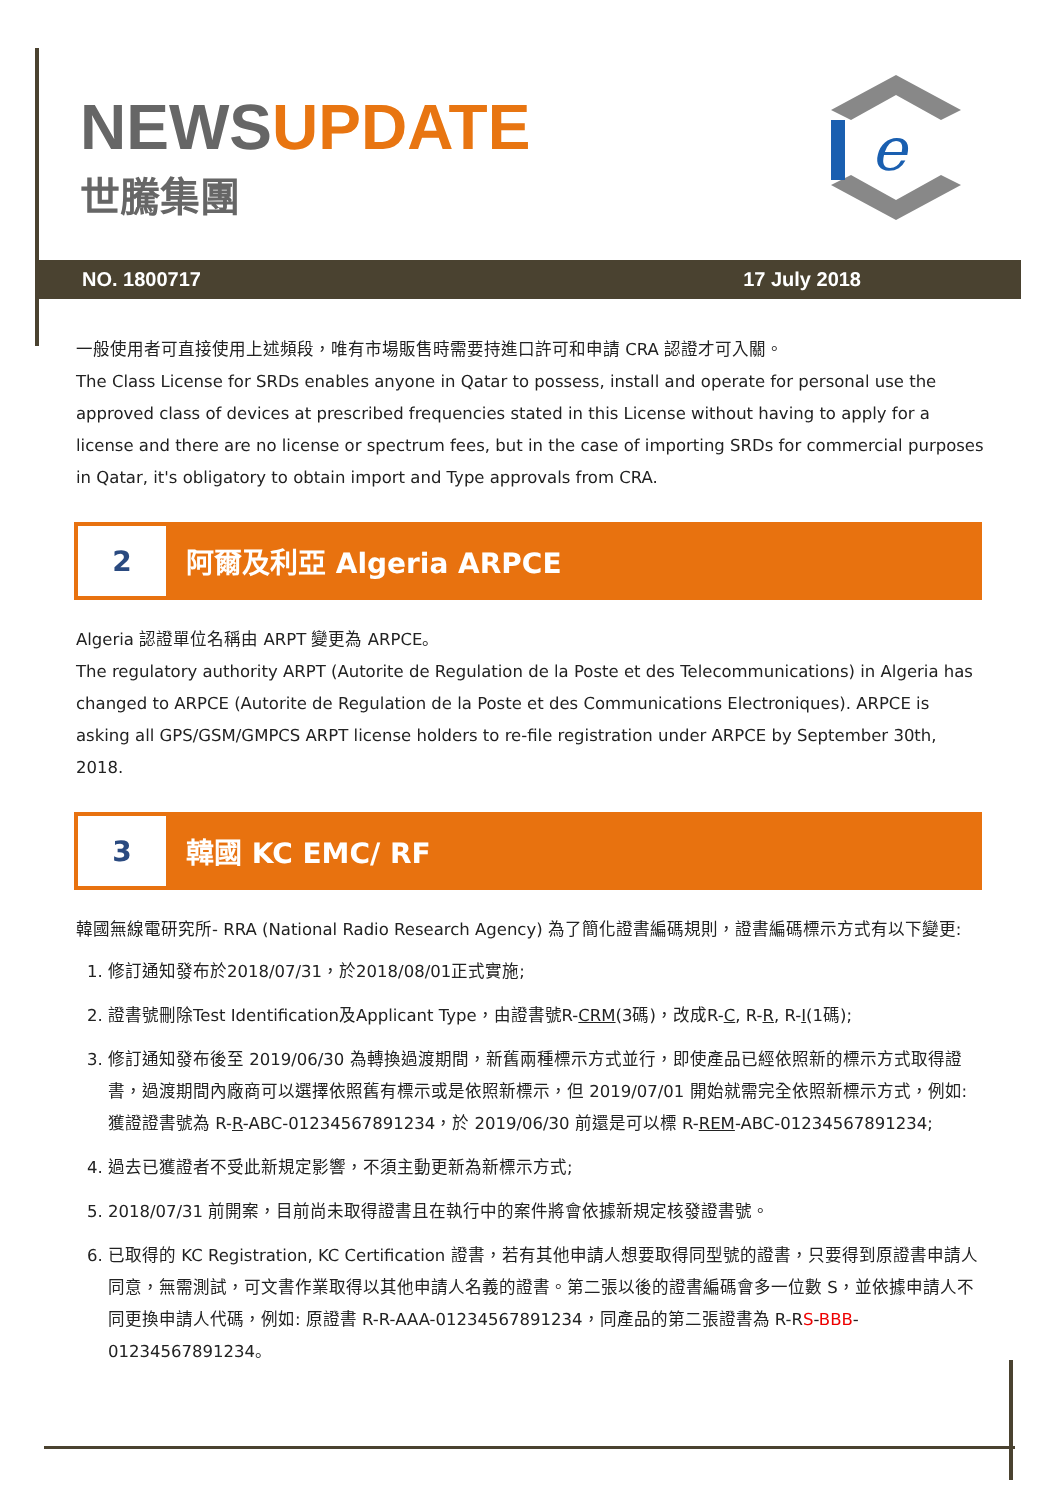NEWS UPDATE
世騰集團
e
NO. 1800717 17 July 2018
一般使用者可直接使用上述頻段，唯有市場販售時需要持進口許可和申請 CRA 認證才可入關。
The Class License for SRDs enables anyone in Qatar to possess, install and operate for personal use the approved class of devices at prescribed frequencies stated in this License without having to apply for a license and there are no license or spectrum fees, but in the case of importing SRDs for commercial purposes in Qatar, it's obligatory to obtain import and Type approvals from CRA.
2
阿爾及利亞 Algeria ARPCE
Algeria 認證單位名稱由 ARPT 變更為 ARPCE。
The regulatory authority ARPT (Autorite de Regulation de la Poste et des Telecommunications) in Algeria has changed to ARPCE (Autorite de Regulation de la Poste et des Communications Electroniques). ARPCE is asking all GPS/GSM/GMPCS ARPT license holders to re-file registration under ARPCE by September 30th, 2018.
3
韓國 KC EMC/ RF
韓國無線電研究所- RRA (National Radio Research Agency) 為了簡化證書編碼規則，證書編碼標示方式有以下變更:
1. 修訂通知發布於2018/07/31，於2018/08/01正式實施;
2. 證書號刪除Test Identification及Applicant Type，由證書號R-CRM(3碼)，改成R-C, R-R, R-I(1碼);
3. 修訂通知發布後至 2019/06/30 為轉換過渡期間，新舊兩種標示方式並行，即使產品已經依照新的標示方式取得證書，過渡期間內廠商可以選擇依照舊有標示或是依照新標示，但 2019/07/01 開始就需完全依照新標示方式，例如: 獲證證書號為 R-R-ABC-01234567891234，於 2019/06/30 前還是可以標 R-REM-ABC-01234567891234;
4. 過去已獲證者不受此新規定影響，不須主動更新為新標示方式;
5. 2018/07/31 前開案，目前尚未取得證書且在執行中的案件將會依據新規定核發證書號。
6. 已取得的 KC Registration, KC Certification 證書，若有其他申請人想要取得同型號的證書，只要得到原證書申請人同意，無需測試，可文書作業取得以其他申請人名義的證書。第二張以後的證書編碼會多一位數 S，並依據申請人不同更換申請人代碼，例如: 原證書 R-R-AAA-01234567891234，同產品的第二張證書為 R-RS-BBB-01234567891234。